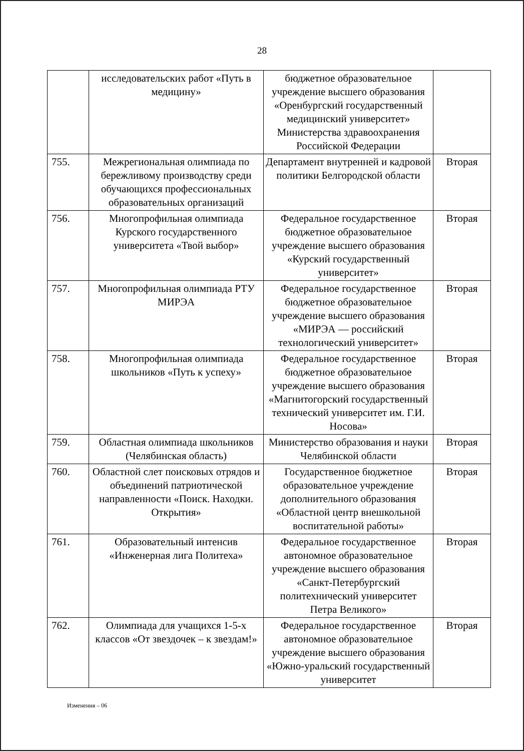28
| | исследовательских работ «Путь в медицину» | бюджетное образовательное учреждение высшего образования «Оренбургский государственный медицинский университет» Министерства здравоохранения Российской Федерации | |
| 755. | Межрегиональная олимпиада по бережливому производству среди обучающихся профессиональных образовательных организаций | Департамент внутренней и кадровой политики Белгородской области | Вторая |
| 756. | Многопрофильная олимпиада Курского государственного университета «Твой выбор» | Федеральное государственное бюджетное образовательное учреждение высшего образования «Курский государственный университет» | Вторая |
| 757. | Многопрофильная олимпиада РТУ МИРЭА | Федеральное государственное бюджетное образовательное учреждение высшего образования «МИРЭА — российский технологический университет» | Вторая |
| 758. | Многопрофильная олимпиада школьников «Путь к успеху» | Федеральное государственное бюджетное образовательное учреждение высшего образования «Магнитогорский государственный технический университет им. Г.И. Носова» | Вторая |
| 759. | Областная олимпиада школьников (Челябинская область) | Министерство образования и науки Челябинской области | Вторая |
| 760. | Областной слет поисковых отрядов и объединений патриотической направленности «Поиск. Находки. Открытия» | Государственное бюджетное образовательное учреждение дополнительного образования «Областной центр внешкольной воспитательной работы» | Вторая |
| 761. | Образовательный интенсив «Инженерная лига Политеха» | Федеральное государственное автономное образовательное учреждение высшего образования «Санкт-Петербургский политехнический университет Петра Великого» | Вторая |
| 762. | Олимпиада для учащихся 1-5-х классов «От звездочек – к звездам!» | Федеральное государственное автономное образовательное учреждение высшего образования «Южно-уральский государственный университет | Вторая |
Изменения – 06